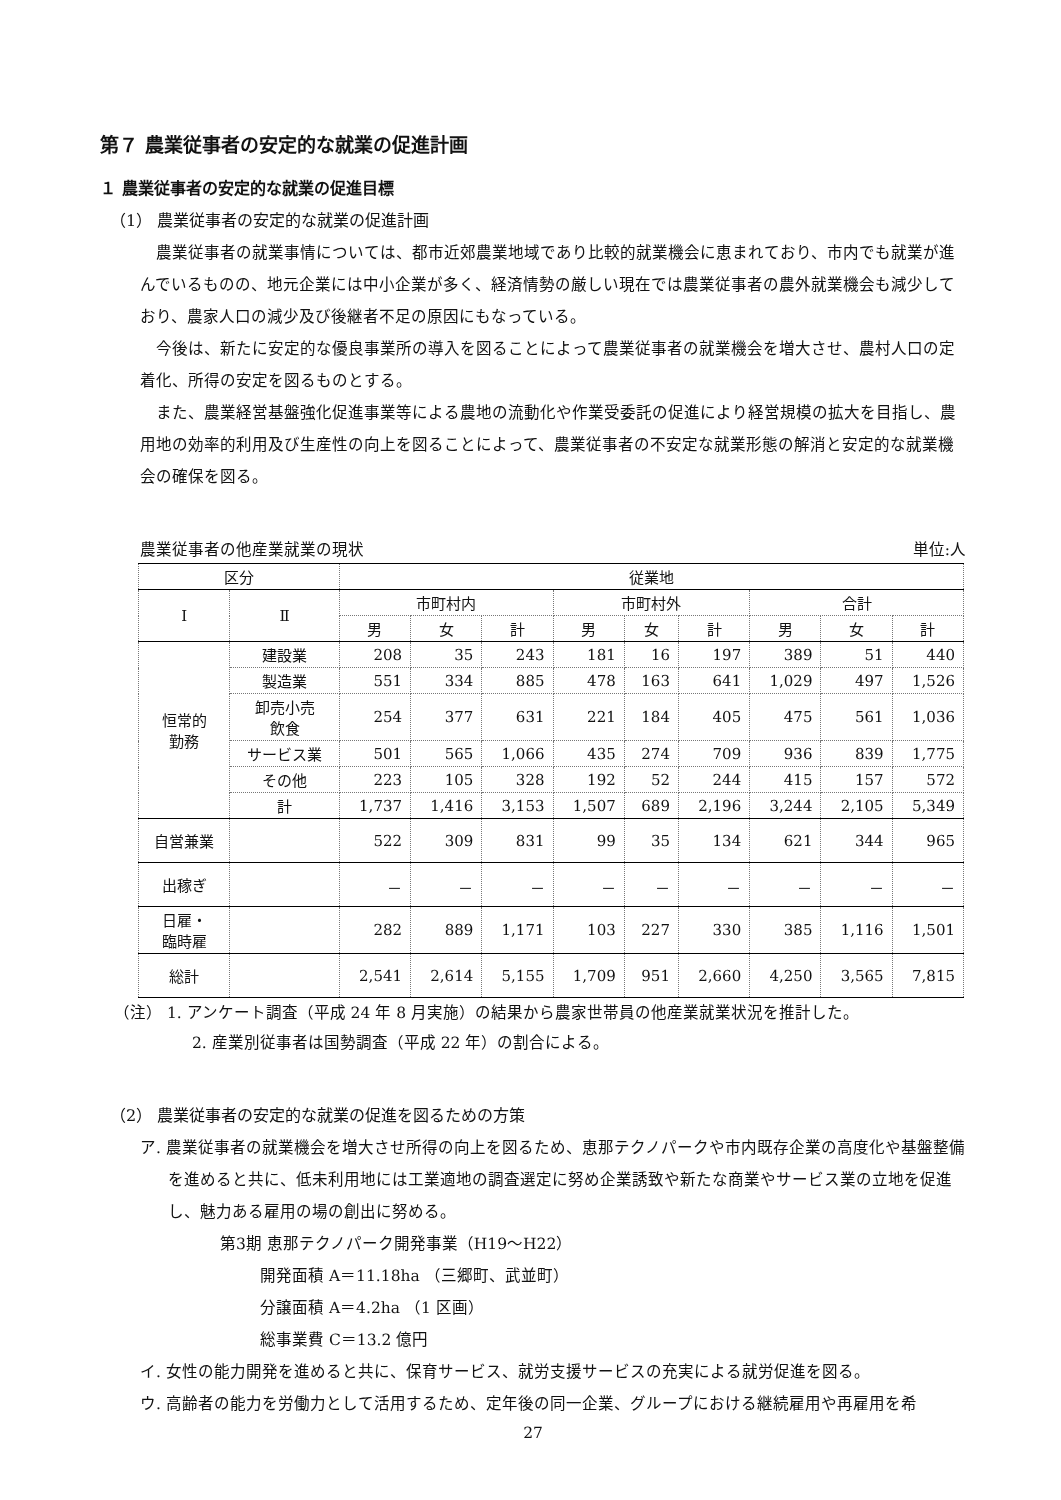第７ 農業従事者の安定的な就業の促進計画
１ 農業従事者の安定的な就業の促進目標
（1） 農業従事者の安定的な就業の促進計画
農業従事者の就業事情については、都市近郊農業地域であり比較的就業機会に恵まれており、市内でも就業が進んでいるものの、地元企業には中小企業が多く、経済情勢の厳しい現在では農業従事者の農外就業機会も減少しており、農家人口の減少及び後継者不足の原因にもなっている。
今後は、新たに安定的な優良事業所の導入を図ることによって農業従事者の就業機会を増大させ、農村人口の定着化、所得の安定を図るものとする。
また、農業経営基盤強化促進事業等による農地の流動化や作業受委託の促進により経営規模の拡大を目指し、農用地の効率的利用及び生産性の向上を図ることによって、農業従事者の不安定な就業形態の解消と安定的な就業機会の確保を図る。
農業従事者の他産業就業の現状 単位:人
| 区分 | | 従業地 | | | | | | | | |
| --- | --- | --- | --- | --- | --- | --- | --- | --- | --- | --- |
| Ⅰ | Ⅱ | 市町村内 | | | 市町村外 | | | 合計 | | |
| | | 男 | 女 | 計 | 男 | 女 | 計 | 男 | 女 | 計 |
| 恒常的 勤務 | 建設業 | 208 | 35 | 243 | 181 | 16 | 197 | 389 | 51 | 440 |
| | 製造業 | 551 | 334 | 885 | 478 | 163 | 641 | 1,029 | 497 | 1,526 |
| | 卸売小売 飲食 | 254 | 377 | 631 | 221 | 184 | 405 | 475 | 561 | 1,036 |
| | サービス業 | 501 | 565 | 1,066 | 435 | 274 | 709 | 936 | 839 | 1,775 |
| | その他 | 223 | 105 | 328 | 192 | 52 | 244 | 415 | 157 | 572 |
| | 計 | 1,737 | 1,416 | 3,153 | 1,507 | 689 | 2,196 | 3,244 | 2,105 | 5,349 |
| 自営兼業 | | 522 | 309 | 831 | 99 | 35 | 134 | 621 | 344 | 965 |
| 出稼ぎ | | － | － | － | － | － | － | － | － | － |
| 日雇・ 臨時雇 | | 282 | 889 | 1,171 | 103 | 227 | 330 | 385 | 1,116 | 1,501 |
| 総計 | | 2,541 | 2,614 | 5,155 | 1,709 | 951 | 2,660 | 4,250 | 3,565 | 7,815 |
（注） 1. アンケート調査（平成 24 年 8 月実施）の結果から農家世帯員の他産業就業状況を推計した。
2. 産業別従事者は国勢調査（平成 22 年）の割合による。
（2） 農業従事者の安定的な就業の促進を図るための方策
ア. 農業従事者の就業機会を増大させ所得の向上を図るため、恵那テクノパークや市内既存企業の高度化や基盤整備を進めると共に、低未利用地には工業適地の調査選定に努め企業誘致や新たな商業やサービス業の立地を促進し、魅力ある雇用の場の創出に努める。
第3期 恵那テクノパーク開発事業（H19～H22）
開発面積 A＝11.18ha （三郷町、武並町）
分譲面積 A＝4.2ha （1 区画）
総事業費 C＝13.2 億円
イ. 女性の能力開発を進めると共に、保育サービス、就労支援サービスの充実による就労促進を図る。
ウ. 高齢者の能力を労働力として活用するため、定年後の同一企業、グループにおける継続雇用や再雇用を希
27